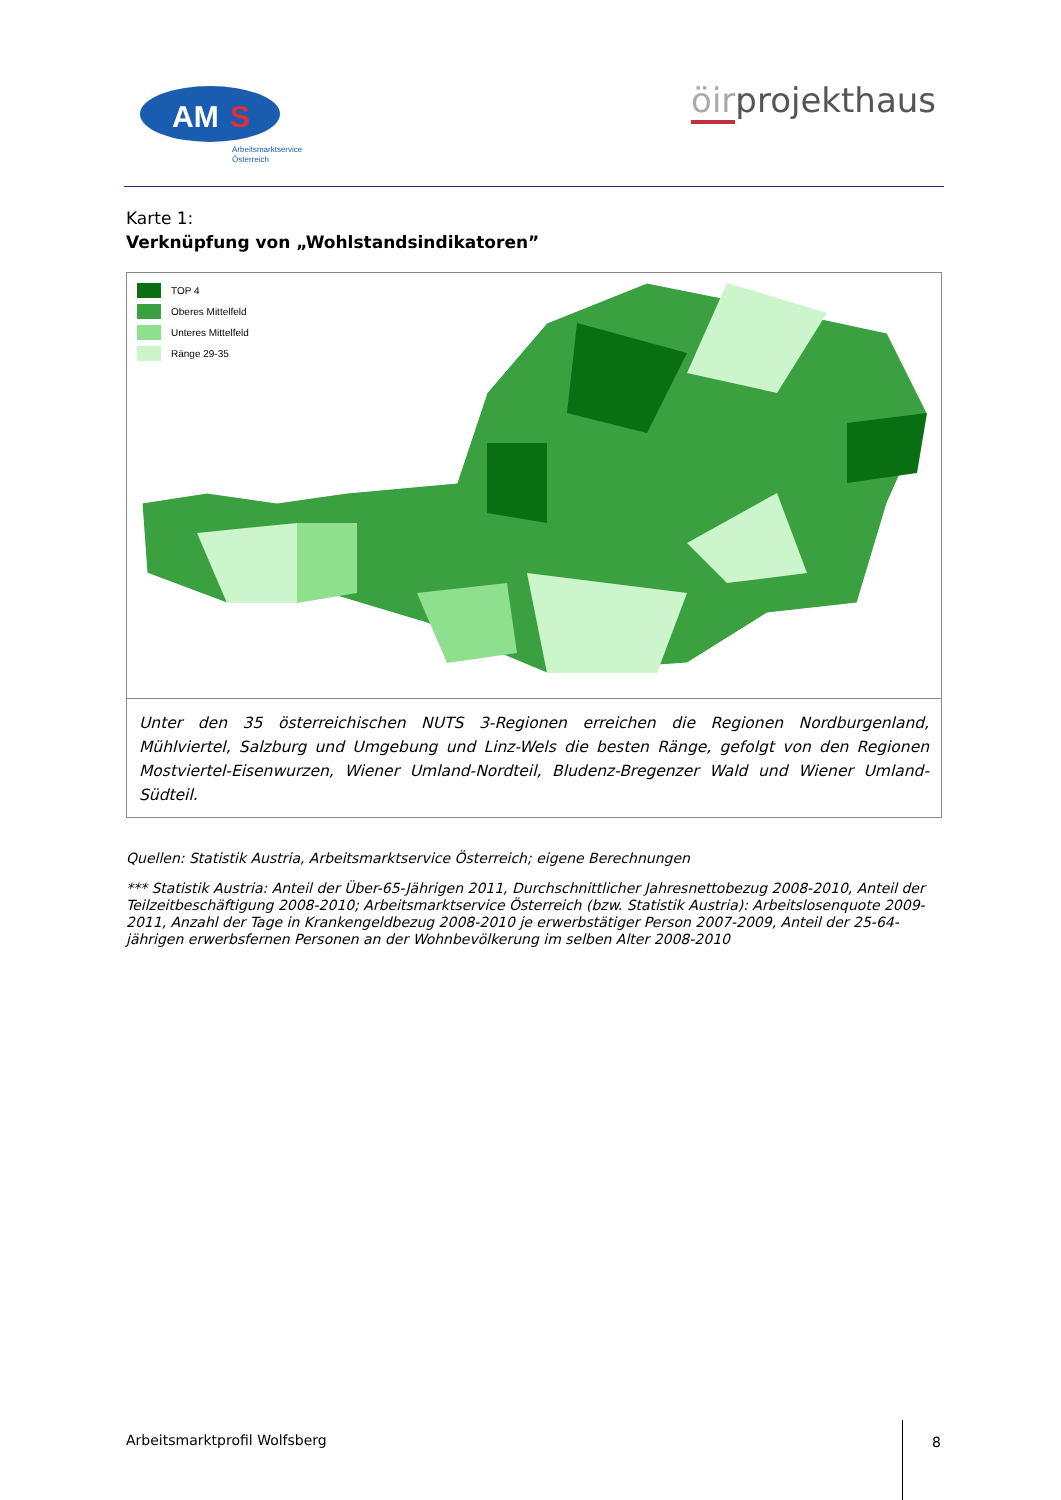AM
S
Arbeitsmarktservice
Österreich
öirprojekthaus
Karte 1:
Verknüpfung von „Wohlstandsindikatoren”
TOP 4
Oberes Mittelfeld
Unteres Mittelfeld
Ränge 29-35
Unter den 35 österreichischen NUTS 3-Regionen erreichen die Regionen Nordburgenland, Mühlviertel, Salzburg und Umgebung und Linz-Wels die besten Ränge, gefolgt von den Regionen Mostviertel-Eisenwurzen, Wiener Umland-Nordteil, Bludenz-Bregenzer Wald und Wiener Umland-Südteil.
Quellen: Statistik Austria, Arbeitsmarktservice Österreich; eigene Berechnungen
*** Statistik Austria: Anteil der Über-65-Jährigen 2011, Durchschnittlicher Jahresnettobezug 2008-2010, Anteil der Teilzeitbeschäftigung 2008-2010; Arbeitsmarktservice Österreich (bzw. Statistik Austria): Arbeitslosenquote 2009-2011, Anzahl der Tage in Krankengeldbezug 2008-2010 je erwerbstätiger Person 2007-2009, Anteil der 25-64-jährigen erwerbsfernen Personen an der Wohnbevölkerung im selben Alter 2008-2010
Arbeitsmarktprofil Wolfsberg 8